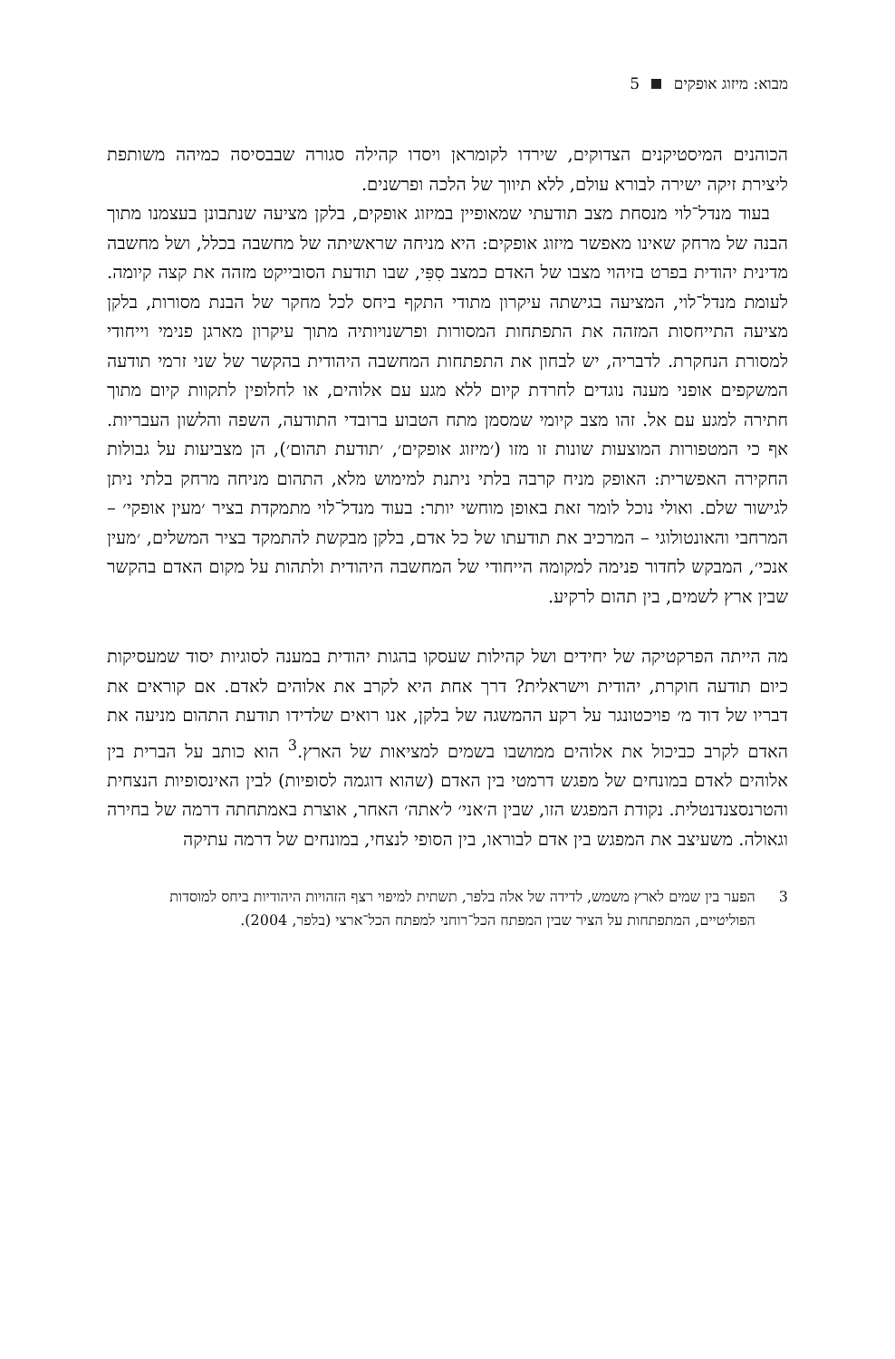מבוא: מיזוג אופקים 5
הכוהנים המיסטיקנים הצדוקים, שירדו לקומראן ויסדו קהילה סגורה שבבסיסה כמיהה משותפת ליצירת זיקה ישירה לבורא עולם, ללא תיווך של הלכה ופרשנים.
בעוד מנדל־לוי מנסחת מצב תודעתי שמאופיין במיזוג אופקים, בלקן מציעה שנתבונן בעצמנו מתוך הבנה של מרחק שאינו מאפשר מיזוג אופקים: היא מניחה שראשיתה של מחשבה בכלל, ושל מחשבה מדינית יהודית בפרט בזיהוי מצבו של האדם כמצב סִפִּי, שבו תודעת הסובייקט מזהה את קצה קיומה. לעומת מנדל־לוי, המציעה בגישתה עיקרון מתודי התקף ביחס לכל מחקר של הבנת מסורות, בלקן מציעה התייחסות המזהה את התפתחות המסורות ופרשנויותיה מתוך עיקרון מארגן פנימי וייחודי למסורת הנחקרת. לדבריה, יש לבחון את התפתחות המחשבה היהודית בהקשר של שני זרמי תודעה המשקפים אופני מענה נוגדים לחרדת קיום ללא מגע עם אלוהים, או לחלופין לתקוות קיום מתוך חתירה למגע עם אל. זהו מצב קיומי שמסמן מתח הטבוע ברובדי התודעה, השפה והלשון העבריות. אף כי המטפורות המוצעות שונות זו מזו (׳מיזוג אופקים׳, ׳תודעת תהום׳), הן מצביעות על גבולות החקירה האפשרית: האופק מניח קרבה בלתי ניתנת למימוש מלא, התהום מניחה מרחק בלתי ניתן לגישור שלם. ואולי נוכל לומר זאת באופן מוחשי יותר: בעוד מנדל־לוי מתמקדת בציר ׳מעין אופקי׳ – המרחבי והאונטולוגי – המרכיב את תודעתו של כל אדם, בלקן מבקשת להתמקד בציר המשלים, ׳מעין אנכי׳, המבקש לחדור פנימה למקומה הייחודי של המחשבה היהודית ולתהות על מקום האדם בהקשר שבין ארץ לשמים, בין תהום לרקיע.
מה הייתה הפרקטיקה של יחידים ושל קהילות שעסקו בהגות יהודית במענה לסוגיות יסוד שמעסיקות כיום תודעה חוקרת, יהודית וישראלית? דרך אחת היא לקרב את אלוהים לאדם. אם קוראים את דבריו של דוד מ׳ פויכטונגר על רקע ההמשגה של בלקן, אנו רואים שלדידו תודעת התהום מניעה את האדם לקרב כביכול את אלוהים ממושבו בשמים למציאות של הארץ.<sup>3</sup> הוא כותב על הברית בין אלוהים לאדם במונחים של מפגש דרמטי בין האדם (שהוא דוגמה לסופיות) לבין האינסופיות הנצחית והטרנסצנדנטלית. נקודת המפגש הזו, שבין ה׳אני׳ ל׳אתה׳ האחר, אוצרת באמתחתה דרמה של בחירה וגאולה. משעיצב את המפגש בין אדם לבוראו, בין הסופי לנצחי, במונחים של דרמה עתיקה
3 הפער בין שמים לארץ משמש, לדידה של אלה בלפר, תשתית למיפוי רצף הזהויות היהודיות ביחס למוסדות הפוליטיים, המתפתחות על הציר שבין המפתח הכל־רוחני למפתח הכל־ארצי (בלפר, 2004).